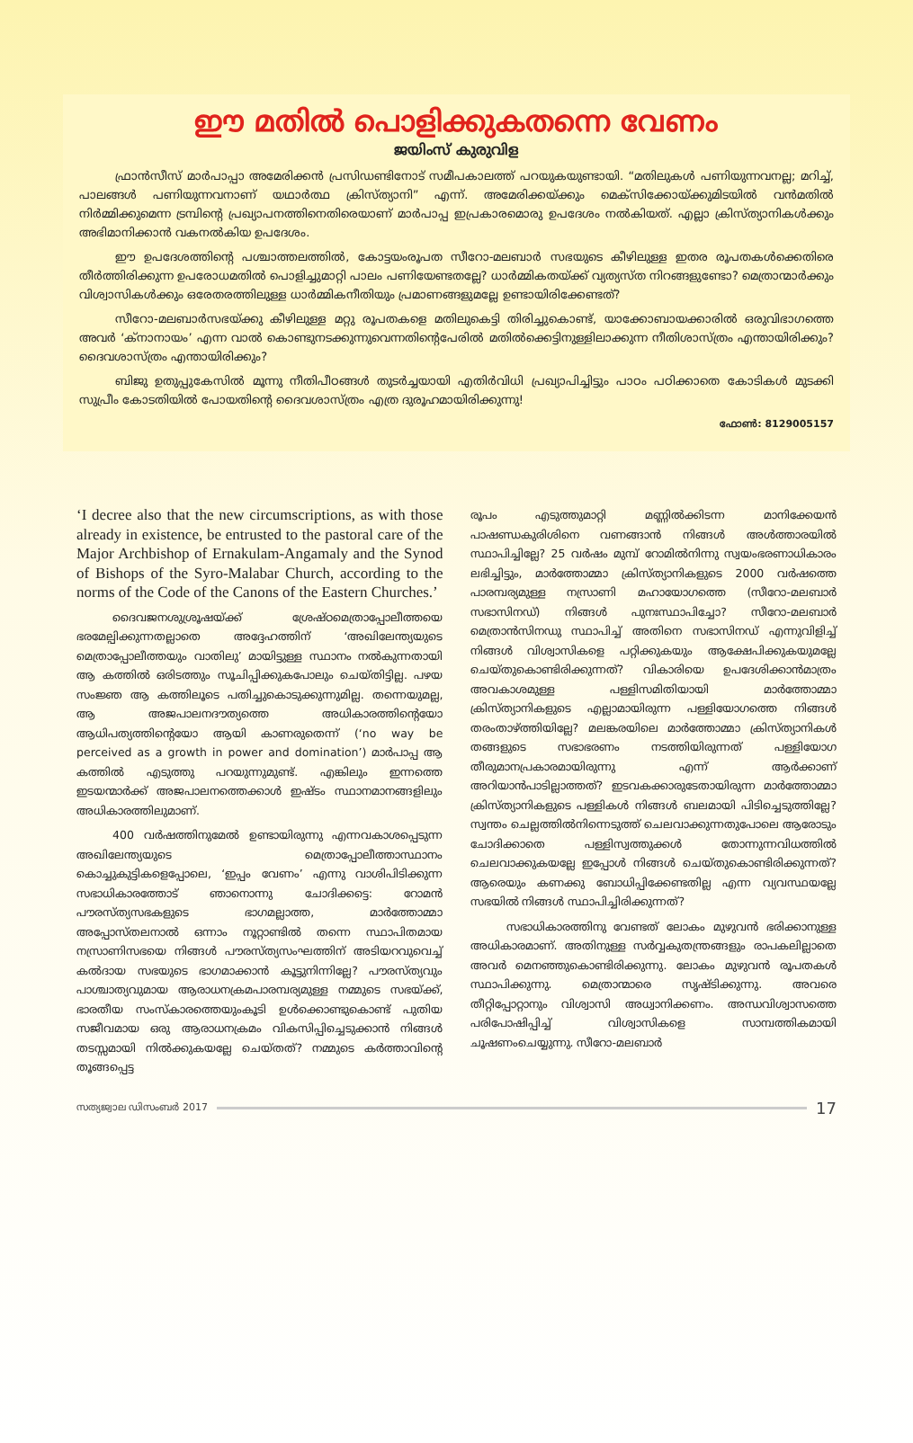ഈ മതിൽ പൊളിക്കുകതന്നെ വേണം
ജയിംസ് കുരുവിള
ഫ്രാൻസീസ് മാർപാപ്പാ അമേരിക്കൻ പ്രസിഡണ്ടിനോട് സമീപകാലത്ത് പറയുകയുണ്ടായി. “മതിലുകൾ പണിയുന്നവനല്ല; മറിച്ച്, പാലങ്ങൾ പണിയുന്നവനാണ് യഥാർത്ഥ ക്രിസ്ത്യാനി” എന്ന്. അമേരിക്കയ്ക്കും മെക്സിക്കോയ്ക്കുമിടയിൽ വൻമതിൽ നിർമ്മിക്കുമെന്ന ട്രമ്പിന്റെ പ്രഖ്യാപനത്തിനെതിരെയാണ് മാർപാപ്പ ഇപ്രകാരമൊരു ഉപദേശം നൽകിയത്. എല്ലാ ക്രിസ്ത്യാനികൾക്കും അഭിമാനിക്കാൻ വകനൽകിയ ഉപദേശം.
ഈ ഉപദേശത്തിന്റെ പശ്ചാത്തലത്തിൽ, കോട്ടയംരൂപത സീറോ-മലബാർ സഭയുടെ കീഴിലുള്ള ഇതര രൂപതകൾക്കെതിരെ തീർത്തിരിക്കുന്ന ഉപരോധമതിൽ പൊളിച്ചുമാറ്റി പാലം പണിയേണ്ടതല്ലേ? ധാർമ്മികതയ്ക്ക് വ്യത്യസ്ത നിറങ്ങളുണ്ടോ? മെത്രാന്മാർക്കും വിശ്വാസികൾക്കും ഒരേതരത്തിലുള്ള ധാർമ്മികനീതിയും പ്രമാണങ്ങളുമല്ലേ ഉണ്ടായിരിക്കേണ്ടത്?
സീറോ-മലബാർസഭയ്ക്കു കീഴിലുള്ള മറ്റു രൂപതകളെ മതിലുകെട്ടി തിരിച്ചുകൊണ്ട്, യാക്കോബായക്കാരിൽ ഒരുവിഭാഗത്തെ അവർ ‘ക്നാനായം’ എന്ന വാൽ കൊണ്ടുനടക്കുന്നുവെന്നതിന്റെപേരിൽ മതിൽക്കെട്ടിനുള്ളിലാക്കുന്ന നീതിശാസ്ത്രം എന്തായിരിക്കും? ദൈവശാസ്ത്രം എന്തായിരിക്കും?
ബിജു ഉതുപ്പുകേസിൽ മൂന്നു നീതിപീഠങ്ങൾ തുടർച്ചയായി എതിർവിധി പ്രഖ്യാപിച്ചിട്ടും പാഠം പഠിക്കാതെ കോടികൾ മുടക്കി സുപ്രീം കോടതിയിൽ പോയതിന്റെ ദൈവശാസ്ത്രം എത്ര ദുരൂഹമായിരിക്കുന്നു!
ഫോൺ: 8129005157
‘I decree also that the new circumscriptions, as with those already in existence, be entrusted to the pastoral care of the Major Archbishop of Ernakulam-Angamaly and the Synod of Bishops of the Syro-Malabar Church, according to the norms of the Code of the Canons of the Eastern Churches.’
ദൈവജനശുശ്രൂഷയ്ക്ക് ശ്രേഷ്ഠമെത്രാപ്പോലീത്തയെ ഭരമേല്പിക്കുന്നതല്ലാതെ അദ്ദേഹത്തിന് ‘അഖിലേന്ത്യയുടെ മെത്രാപ്പോലീത്തയും വാതിലു’ മായിട്ടുള്ള സ്ഥാനം നൽകുന്നതായി ആ കത്തിൽ ഒരിടത്തും സൂചിപ്പിക്കുകപോലും ചെയ്തിട്ടില്ല. പഴയ സംജ്ഞ ആ കത്തിലൂടെ പതിച്ചുകൊടുക്കുന്നുമില്ല. തന്നെയുമല്ല, ആ അജപാലനദൗത്യത്തെ അധികാരത്തിന്റെയോ ആധിപത്യത്തിന്റെയോ ആയി കാണരുതെന്ന് (‘no way be perceived as a growth in power and domination’) മാർപാപ്പ ആ കത്തിൽ എടുത്തു പറയുന്നുമുണ്ട്. എങ്കിലും ഇന്നത്തെ ഇടയന്മാർക്ക് അജപാലനത്തെക്കാൾ ഇഷ്ടം സ്ഥാനമാനങ്ങളിലും അധികാരത്തിലുമാണ്.
400 വർഷത്തിനുമേൽ ഉണ്ടായിരുന്നു എന്നവകാശപ്പെടുന്ന അഖിലേന്ത്യയുടെ മെത്രാപ്പോലീത്താസ്ഥാനം കൊച്ചുകുട്ടികളെപ്പോലെ, ‘ഇപ്പം വേണം’ എന്നു വാശിപിടിക്കുന്ന സഭാധികാരത്തോട് ഞാനൊന്നു ചോദിക്കട്ടെ: റോമൻ പൗരസ്ത്യസഭകളുടെ ഭാഗമല്ലാത്ത, മാർത്തോമ്മാ അപ്പോസ്തലനാൽ ഒന്നാം നൂറ്റാണ്ടിൽ തന്നെ സ്ഥാപിതമായ നസ്രാണിസഭയെ നിങ്ങൾ പൗരസ്ത്യസംഘത്തിന് അടിയറവുവെച്ച് കൽദായ സഭയുടെ ഭാഗമാക്കാൻ കൂട്ടുനിന്നില്ലേ? പൗരസ്ത്യവും പാശ്ചാത്യവുമായ ആരാധനക്രമപാരമ്പര്യമുള്ള നമ്മുടെ സഭയ്ക്ക്, ഭാരതീയ സംസ്കാരത്തെയുംകൂടി ഉൾക്കൊണ്ടുകൊണ്ട് പുതിയ സജീവമായ ഒരു ആരാധനക്രമം വികസിപ്പിച്ചെടുക്കാൻ നിങ്ങൾ തടസ്സമായി നിൽക്കുകയല്ലേ ചെയ്തത്? നമ്മുടെ കർത്താവിന്റെ തൂങ്ങപ്പെട്ട
രൂപം എടുത്തുമാറ്റി മണ്ണിൽക്കിടന്ന മാനിക്കേയൻ പാഷണ്ഡകുരിശിനെ വണങ്ങാൻ നിങ്ങൾ അൾത്താരയിൽ സ്ഥാപിച്ചില്ലേ? 25 വർഷം മുമ്പ് റോമിൽനിന്നു സ്വയംഭരണാധികാരം ലഭിച്ചിട്ടും, മാർത്തോമ്മാ ക്രിസ്ത്യാനികളുടെ 2000 വർഷത്തെ പാരമ്പര്യമുള്ള നസ്രാണി മഹായോഗത്തെ (സീറോ-മലബാർ സഭാസിനഡ്) നിങ്ങൾ പുനഃസ്ഥാപിച്ചോ? സീറോ-മലബാർ മെത്രാൻസിനഡു സ്ഥാപിച്ച് അതിനെ സഭാസിനഡ് എന്നുവിളിച്ച് നിങ്ങൾ വിശ്വാസികളെ പറ്റിക്കുകയും ആക്ഷേപിക്കുകയുമല്ലേ ചെയ്തുകൊണ്ടിരിക്കുന്നത്? വികാരിയെ ഉപദേശിക്കാൻമാത്രം അവകാശമുള്ള പള്ളിസമിതിയായി മാർത്തോമ്മാ ക്രിസ്ത്യാനികളുടെ എല്ലാമായിരുന്ന പള്ളിയോഗത്തെ നിങ്ങൾ തരംതാഴ്ത്തിയില്ലേ? മലങ്കരയിലെ മാർത്തോമ്മാ ക്രിസ്ത്യാനികൾ തങ്ങളുടെ സഭാഭരണം നടത്തിയിരുന്നത് പള്ളിയോഗ തീരുമാനപ്രകാരമായിരുന്നു എന്ന് ആർക്കാണ് അറിയാൻപാടില്ലാത്തത്? ഇടവകക്കാരുടേതായിരുന്ന മാർത്തോമ്മാ ക്രിസ്ത്യാനികളുടെ പള്ളികൾ നിങ്ങൾ ബലമായി പിടിച്ചെടുത്തില്ലേ? സ്വന്തം ചെല്ലത്തിൽനിന്നെടുത്ത് ചെലവാക്കുന്നതുപോലെ ആരോടും ചോദിക്കാതെ പള്ളിസ്വത്തുക്കൾ തോന്നുന്നവിധത്തിൽ ചെലവാക്കുകയല്ലേ ഇപ്പോൾ നിങ്ങൾ ചെയ്തുകൊണ്ടിരിക്കുന്നത്? ആരെയും കണക്കു ബോധിപ്പിക്കേണ്ടതില്ല എന്ന വ്യവസ്ഥയല്ലേ സഭയിൽ നിങ്ങൾ സ്ഥാപിച്ചിരിക്കുന്നത്?
സഭാധികാരത്തിനു വേണ്ടത് ലോകം മുഴുവൻ ഭരിക്കാനുള്ള അധികാരമാണ്. അതിനുള്ള സർവ്വകുതന്ത്രങ്ങളും രാപകലില്ലാതെ അവർ മെനഞ്ഞുകൊണ്ടിരിക്കുന്നു. ലോകം മുഴുവൻ രൂപതകൾ സ്ഥാപിക്കുന്നു. മെത്രാന്മാരെ സൃഷ്ടിക്കുന്നു. അവരെ തീറ്റിപ്പോറ്റാനും വിശ്വാസി അധ്വാനിക്കണം. അന്ധവിശ്വാസത്തെ പരിപോഷിപ്പിച്ച് വിശ്വാസികളെ സാമ്പത്തികമായി ചൂഷണംചെയ്യുന്നു. സീറോ-മലബാർ
സത്യജ്വാല ഡിസംബർ 2017 17